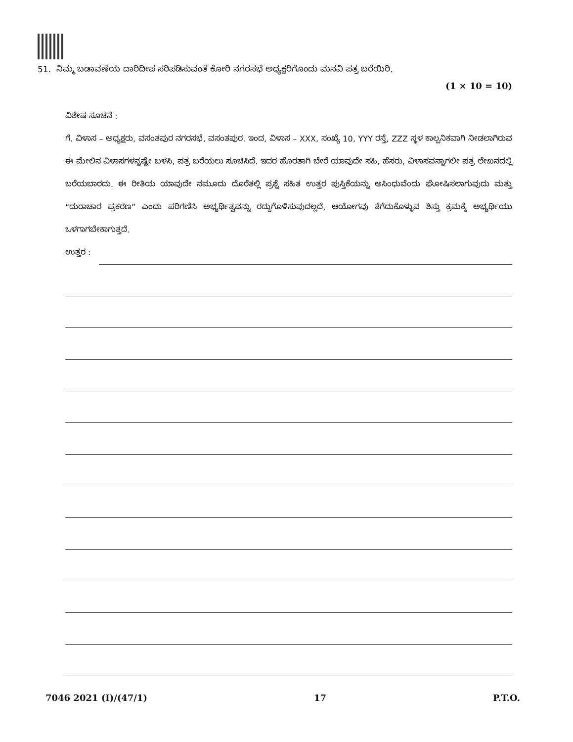51. ನಿಮ್ಮ ಬಡಾವಣೆಯ ದಾರಿದೀಪ ಸರಿಪಡಿಸುವಂತೆ ಕೋರಿ ನಗರಸಭೆ ಅಧ್ಯಕ್ಷರಿಗೊಂದು ಮನವಿ ಪತ್ರ ಬರೆಯಿರಿ.
(1 × 10 = 10)
ವಿಶೇಷ ಸೂಚನೆ :
ಗೆ. ವಿಳಾಸ – ಅಧ್ಯಕ್ಷರು, ವಸಂತಪುರ ನಗರಸಭೆ, ವಸಂತಪುರ. ಇಂದ, ವಿಳಾಸ – XXX, ಸಂಖ್ಯೆ 10, YYY ರಸ್ತೆ, ZZZ ಸ್ಥಳ ಕಾಲ್ಪನಿಕವಾಗಿ ನೀಡಲಾಗಿರುವ ಈ ಮೇಲಿನ ವಿಳಾಸಗಳನ್ನಷ್ಟೇ ಬಳಸಿ, ಪತ್ರ ಬರೆಯಲು ಸೂಚಿಸಿದೆ. ಇದರ ಹೊರತಾಗಿ ಬೇರೆ ಯಾವುದೇ ಸಹಿ, ಹೆಸರು, ವಿಳಾಸವನ್ನಾಗಲೀ ಪತ್ರ ಲೇಖನದಲ್ಲಿ ಬರೆಯಬಾರದು. ಈ ರೀತಿಯ ಯಾವುದೇ ನಮೂದು ದೊರೆತಲ್ಲಿ ಪ್ರಶ್ನೆ ಸಹಿತ ಉತ್ತರ ಪುಸ್ತಿಕೆಯನ್ನು ಅಸಿಂಧುವೆಂದು ಘೋಷಿಸಲಾಗುವುದು ಮತ್ತು “ದುರಾಚಾರ ಪ್ರಕರಣ” ಎಂದು ಪರಿಗಣಿಸಿ ಅಭ್ಯರ್ಥಿತ್ವವನ್ನು ರದ್ದುಗೊಳಿಸುವುದಲ್ಲದೆ, ಆಯೋಗವು ತೆಗೆದುಕೊಳ್ಳುವ ಶಿಸ್ತು ಕ್ರಮಕ್ಕೆ ಅಭ್ಯರ್ಥಿಯು ಒಳಗಾಗಬೇಕಾಗುತ್ತದೆ.
ಉತ್ತರ :
7046 2021 (I)/(47/1) 17 P.T.O.